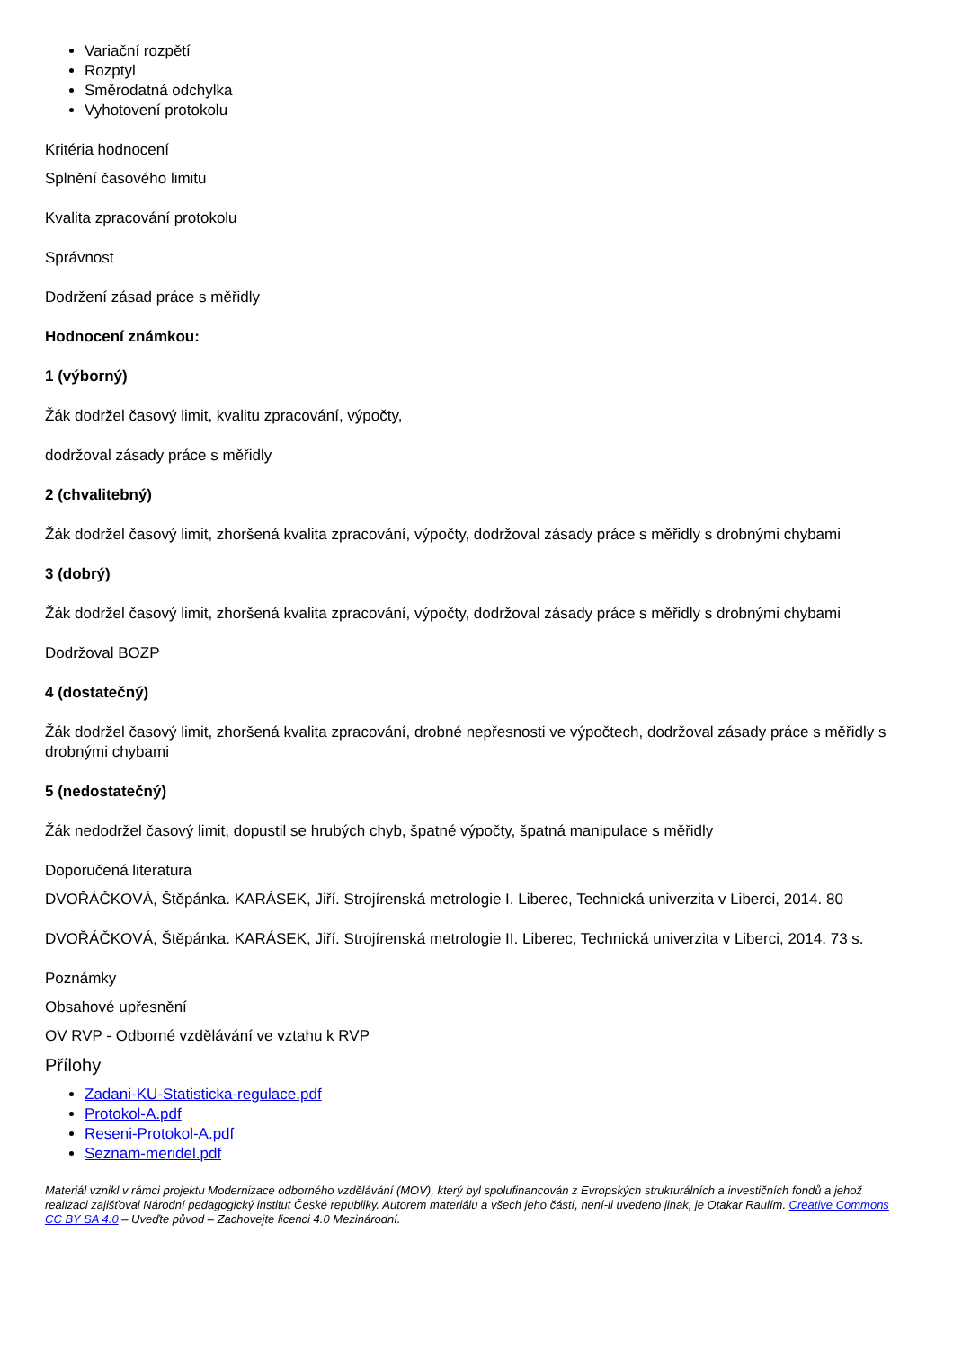Variační rozpětí
Rozptyl
Směrodatná odchylka
Vyhotovení protokolu
Kritéria hodnocení
Splnění časového limitu
Kvalita zpracování protokolu
Správnost
Dodržení zásad práce s měřidly
Hodnocení známkou:
1 (výborný)
Žák dodržel časový limit, kvalitu zpracování, výpočty,
dodržoval zásady práce s měřidly
2 (chvalitebný)
Žák dodržel časový limit, zhoršená kvalita zpracování, výpočty, dodržoval zásady práce s měřidly s drobnými chybami
3 (dobrý)
Žák dodržel časový limit, zhoršená kvalita zpracování, výpočty, dodržoval zásady práce s měřidly s drobnými chybami
Dodržoval BOZP
4 (dostatečný)
Žák dodržel časový limit, zhoršená kvalita zpracování, drobné nepřesnosti ve výpočtech, dodržoval zásady práce s měřidly s drobnými chybami
5 (nedostatečný)
Žák nedodržel časový limit, dopustil se hrubých chyb, špatné výpočty, špatná manipulace s měřidly
Doporučená literatura
DVOŘÁČKOVÁ, Štěpánka. KARÁSEK, Jiří. Strojírenská metrologie I. Liberec, Technická univerzita v Liberci, 2014. 80
DVOŘÁČKOVÁ, Štěpánka. KARÁSEK, Jiří. Strojírenská metrologie II. Liberec, Technická univerzita v Liberci, 2014. 73 s.
Poznámky
Obsahové upřesnění
OV RVP - Odborné vzdělávání ve vztahu k RVP
Přílohy
Zadani-KU-Statisticka-regulace.pdf
Protokol-A.pdf
Reseni-Protokol-A.pdf
Seznam-meridel.pdf
Materiál vznikl v rámci projektu Modernizace odborného vzdělávání (MOV), který byl spolufinancován z Evropských strukturálních a investičních fondů a jehož realizaci zajišťoval Národní pedagogický institut České republiky. Autorem materiálu a všech jeho částí, není-li uvedeno jinak, je Otakar Raulím. Creative Commons CC BY SA 4.0 – Uveďte původ – Zachovejte licenci 4.0 Mezinárodní.